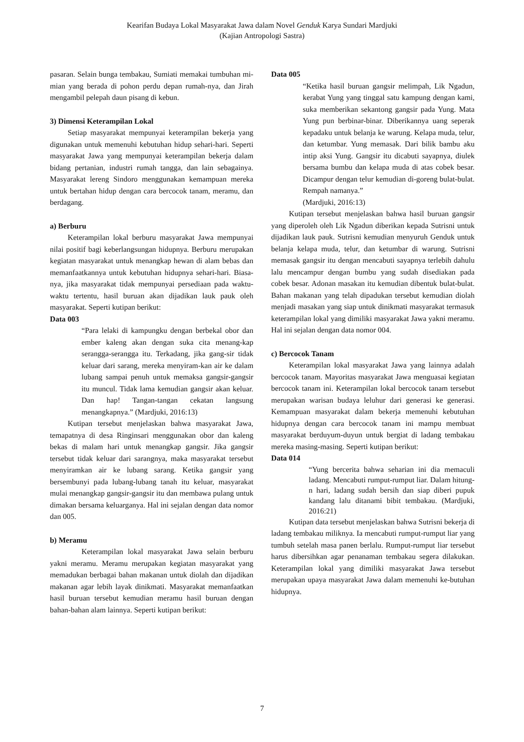Kearifan Budaya Lokal Masyarakat Jawa dalam Novel Genduk Karya Sundari Mardjuki
(Kajian Antropologi Sastra)
pasaran. Selain bunga tembakau, Sumiati memakai tumbuhan mi-mian yang berada di pohon perdu depan rumah-nya, dan Jirah mengambil pelepah daun pisang di kebun.
3) Dimensi Keterampilan Lokal
Setiap masyarakat mempunyai keterampilan bekerja yang digunakan untuk memenuhi kebutuhan hidup sehari-hari. Seperti masyarakat Jawa yang mempunyai keterampilan bekerja dalam bidang pertanian, industri rumah tangga, dan lain sebagainya. Masyarakat lereng Sindoro menggunakan kemampuan mereka untuk bertahan hidup dengan cara bercocok tanam, meramu, dan berdagang.
a) Berburu
Keterampilan lokal berburu masyarakat Jawa mempunyai nilai positif bagi keberlangsungan hidupnya. Berburu merupakan kegiatan masyarakat untuk menangkap hewan di alam bebas dan memanfaatkannya untuk kebutuhan hidupnya sehari-hari. Biasa-nya, jika masyarakat tidak mempunyai persediaan pada waktu-waktu tertentu, hasil buruan akan dijadikan lauk pauk oleh masyarakat. Seperti kutipan berikut:
Data 003
“Para lelaki di kampungku dengan berbekal obor dan ember kaleng akan dengan suka cita menang-kap serangga-serangga itu. Terkadang, jika gang-sir tidak keluar dari sarang, mereka menyiram-kan air ke dalam lubang sampai penuh untuk memaksa gangsir-gangsir itu muncul. Tidak lama kemudian gangsir akan keluar. Dan hap! Tangan-tangan cekatan langsung menangkapnya.” (Mardjuki, 2016:13)
Kutipan tersebut menjelaskan bahwa masyarakat Jawa, temapatnya di desa Ringinsari menggunakan obor dan kaleng bekas di malam hari untuk menangkap gangsir. Jika gangsir tersebut tidak keluar dari sarangnya, maka masyarakat tersebut menyiramkan air ke lubang sarang. Ketika gangsir yang bersembunyi pada lubang-lubang tanah itu keluar, masyarakat mulai menangkap gangsir-gangsir itu dan membawa pulang untuk dimakan bersama keluarganya. Hal ini sejalan dengan data nomor dan 005.
b) Meramu
Keterampilan lokal masyarakat Jawa selain berburu yakni meramu. Meramu merupakan kegiatan masyarakat yang memadukan berbagai bahan makanan untuk diolah dan dijadikan makanan agar lebih layak dinikmati. Masyarakat memanfaatkan hasil buruan tersebut kemudian meramu hasil buruan dengan bahan-bahan alam lainnya. Seperti kutipan berikut:
Data 005
“Ketika hasil buruan gangsir melimpah, Lik Ngadun, kerabat Yung yang tinggal satu kampung dengan kami, suka memberikan sekantong gangsir pada Yung. Mata Yung pun berbinar-binar. Diberikannya uang seperak kepadaku untuk belanja ke warung. Kelapa muda, telur, dan ketumbar. Yung memasak. Dari bilik bambu aku intip aksi Yung. Gangsir itu dicabuti sayapnya, diulek bersama bumbu dan kelapa muda di atas cobek besar. Dicampur dengan telur kemudian di-goreng bulat-bulat. Rempah namanya.”
(Mardjuki, 2016:13)
Kutipan tersebut menjelaskan bahwa hasil buruan gangsir yang diperoleh oleh Lik Ngadun diberikan kepada Sutrisni untuk dijadikan lauk pauk. Sutrisni kemudian menyuruh Genduk untuk belanja kelapa muda, telur, dan ketumbar di warung. Sutrisni memasak gangsir itu dengan mencabuti sayapnya terlebih dahulu lalu mencampur dengan bumbu yang sudah disediakan pada cobek besar. Adonan masakan itu kemudian dibentuk bulat-bulat. Bahan makanan yang telah dipadukan tersebut kemudian diolah menjadi masakan yang siap untuk dinikmati masyarakat termasuk keterampilan lokal yang dimiliki masyarakat Jawa yakni meramu. Hal ini sejalan dengan data nomor 004.
c) Bercocok Tanam
Keterampilan lokal masyarakat Jawa yang lainnya adalah bercocok tanam. Mayoritas masyarakat Jawa menguasai kegiatan bercocok tanam ini. Keterampilan lokal bercocok tanam tersebut merupakan warisan budaya leluhur dari generasi ke generasi. Kemampuan masyarakat dalam bekerja memenuhi kebutuhan hidupnya dengan cara bercocok tanam ini mampu membuat masyarakat berduyum-duyun untuk bergiat di ladang tembakau mereka masing-masing. Seperti kutipan berikut:
Data 014
“Yung bercerita bahwa seharian ini dia memaculi ladang. Mencabuti rumput-rumput liar. Dalam hitung-n hari, ladang sudah bersih dan siap diberi pupuk kandang lalu ditanami bibit tembakau. (Mardjuki, 2016:21)
Kutipan data tersebut menjelaskan bahwa Sutrisni bekerja di ladang tembakau miliknya. Ia mencabuti rumput-rumput liar yang tumbuh setelah masa panen berlalu. Rumput-rumput liar tersebut harus dibersihkan agar penanaman tembakau segera dilakukan. Keterampilan lokal yang dimiliki masyarakat Jawa tersebut merupakan upaya masyarakat Jawa dalam memenuhi ke-butuhan hidupnya.
7